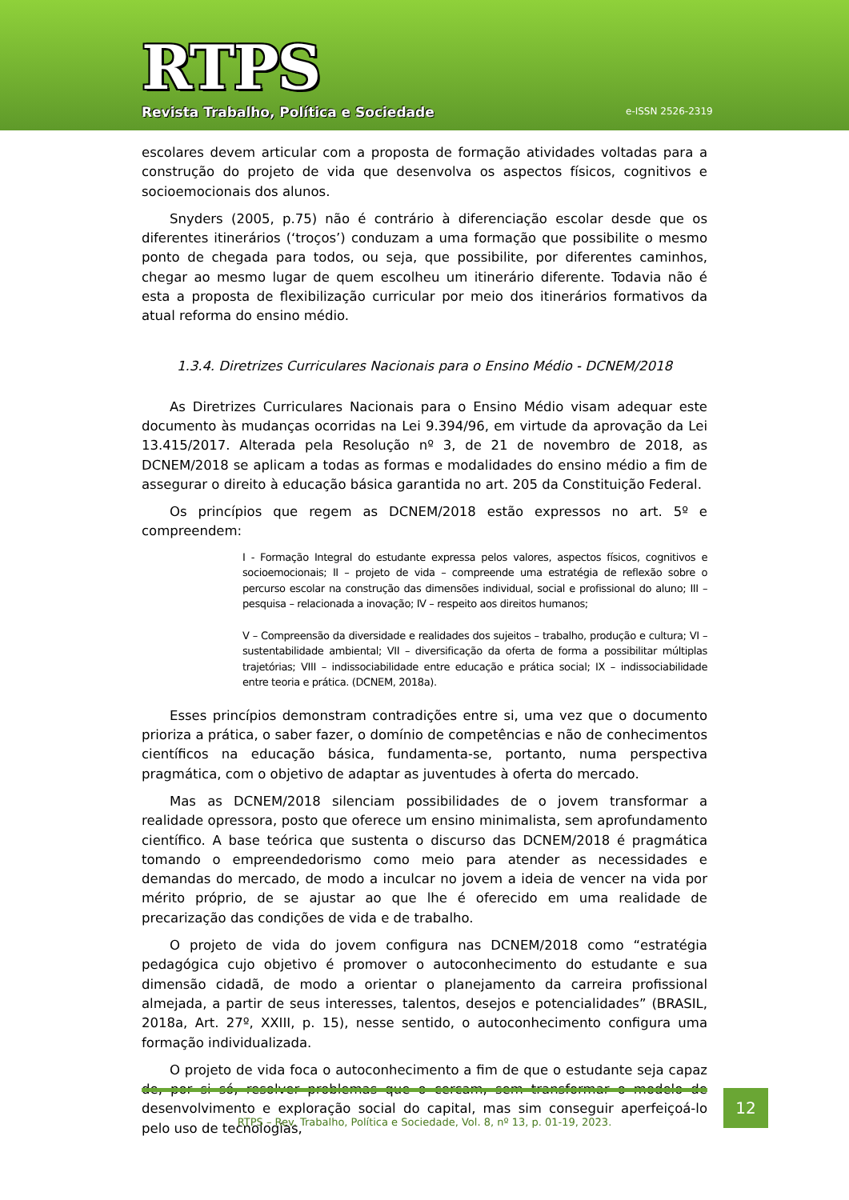RTPS
Revista Trabalho, Política e Sociedade
e-ISSN 2526-2319
escolares devem articular com a proposta de formação atividades voltadas para a construção do projeto de vida que desenvolva os aspectos físicos, cognitivos e socioemocionais dos alunos.
Snyders (2005, p.75) não é contrário à diferenciação escolar desde que os diferentes itinerários (‘troços’) conduzam a uma formação que possibilite o mesmo ponto de chegada para todos, ou seja, que possibilite, por diferentes caminhos, chegar ao mesmo lugar de quem escolheu um itinerário diferente. Todavia não é esta a proposta de flexibilização curricular por meio dos itinerários formativos da atual reforma do ensino médio.
1.3.4. Diretrizes Curriculares Nacionais para o Ensino Médio - DCNEM/2018
As Diretrizes Curriculares Nacionais para o Ensino Médio visam adequar este documento às mudanças ocorridas na Lei 9.394/96, em virtude da aprovação da Lei 13.415/2017. Alterada pela Resolução nº 3, de 21 de novembro de 2018, as DCNEM/2018 se aplicam a todas as formas e modalidades do ensino médio a fim de assegurar o direito à educação básica garantida no art. 205 da Constituição Federal.
Os princípios que regem as DCNEM/2018 estão expressos no art. 5º e compreendem:
I - Formação Integral do estudante expressa pelos valores, aspectos físicos, cognitivos e socioemocionais; II – projeto de vida – compreende uma estratégia de reflexão sobre o percurso escolar na construção das dimensões individual, social e profissional do aluno; III – pesquisa – relacionada a inovação; IV – respeito aos direitos humanos;
V – Compreensão da diversidade e realidades dos sujeitos – trabalho, produção e cultura; VI – sustentabilidade ambiental; VII – diversificação da oferta de forma a possibilitar múltiplas trajetórias; VIII – indissociabilidade entre educação e prática social; IX – indissociabilidade entre teoria e prática. (DCNEM, 2018a).
Esses princípios demonstram contradições entre si, uma vez que o documento prioriza a prática, o saber fazer, o domínio de competências e não de conhecimentos científicos na educação básica, fundamenta-se, portanto, numa perspectiva pragmática, com o objetivo de adaptar as juventudes à oferta do mercado.
Mas as DCNEM/2018 silenciam possibilidades de o jovem transformar a realidade opressora, posto que oferece um ensino minimalista, sem aprofundamento científico. A base teórica que sustenta o discurso das DCNEM/2018 é pragmática tomando o empreendedorismo como meio para atender as necessidades e demandas do mercado, de modo a inculcar no jovem a ideia de vencer na vida por mérito próprio, de se ajustar ao que lhe é oferecido em uma realidade de precarização das condições de vida e de trabalho.
O projeto de vida do jovem configura nas DCNEM/2018 como “estratégia pedagógica cujo objetivo é promover o autoconhecimento do estudante e sua dimensão cidadã, de modo a orientar o planejamento da carreira profissional almejada, a partir de seus interesses, talentos, desejos e potencialidades” (BRASIL, 2018a, Art. 27º, XXIII, p. 15), nesse sentido, o autoconhecimento configura uma formação individualizada.
O projeto de vida foca o autoconhecimento a fim de que o estudante seja capaz de, por si só, resolver problemas que o cercam, sem transformar o modelo de desenvolvimento e exploração social do capital, mas sim conseguir aperfeiçoá-lo pelo uso de tecnologias,
RTPS – Rev. Trabalho, Política e Sociedade, Vol. 8, nº 13, p. 01-19, 2023.
12